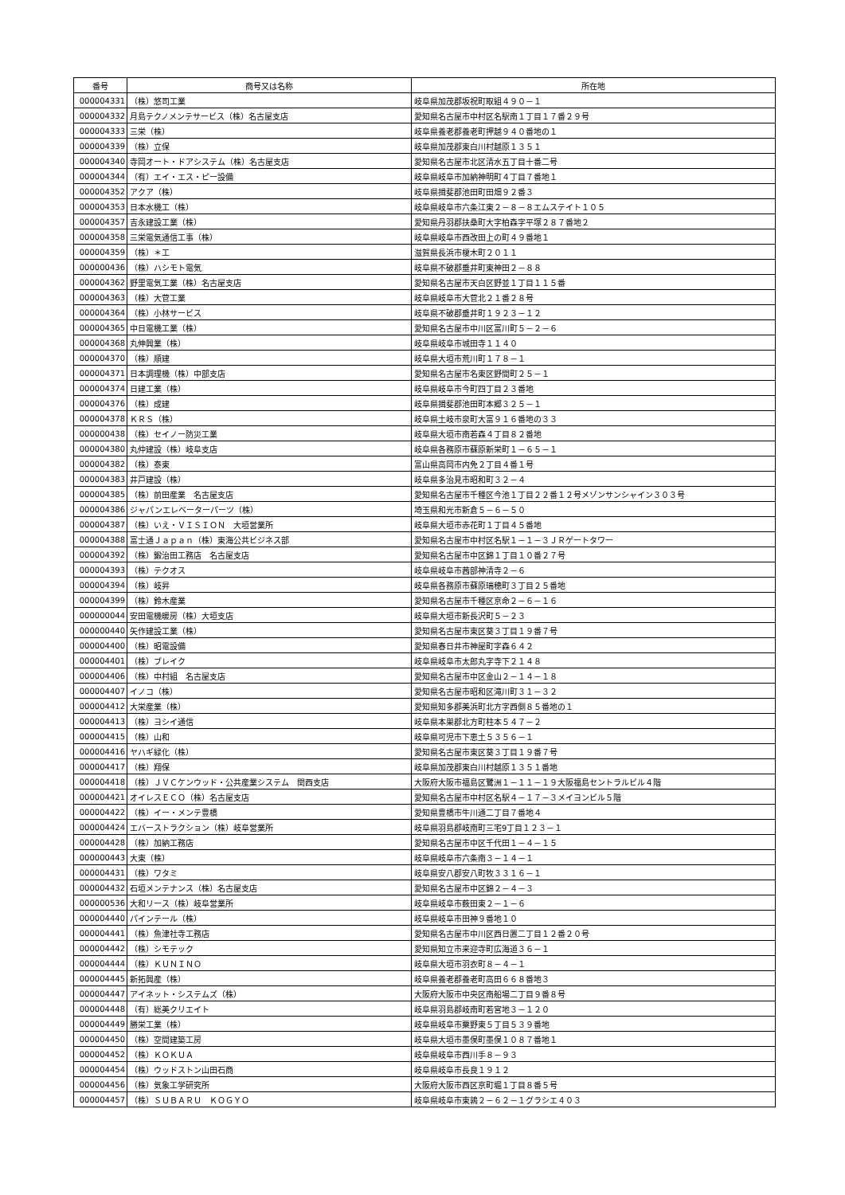| 番号 | 商号又は名称 | 所在地 |
| --- | --- | --- |
| 000004331 | （株）悠司工業 | 岐阜県加茂郡坂祝町取組４９０－１ |
| 000004332 | 月島テクノメンテサービス（株）名古屋支店 | 愛知県名古屋市中村区名駅南１丁目１７番２９号 |
| 000004333 | 三栄（株） | 岐阜県養老郡養老町押越９４０番地の１ |
| 000004339 | （株）立保 | 岐阜県加茂郡東白川村越原１３５１ |
| 000004340 | 寺岡オート・ドアシステム（株）名古屋支店 | 愛知県名古屋市北区清水五丁目十番二号 |
| 000004344 | （有）エイ・エス・ピー設備 | 岐阜県岐阜市加納神明町４丁目７番地１ |
| 000004352 | アクア（株） | 岐阜県揖斐郡池田町田畑９２番３ |
| 000004353 | 日本水機工（株） | 岐阜県岐阜市六条江東２－８－８エムステイト１０５ |
| 000004357 | 吉永建設工業（株） | 愛知県丹羽郡扶桑町大字柏森字平塚２８７番地２ |
| 000004358 | 三栄電気通信工事（株） | 岐阜県岐阜市西改田上の町４９番地１ |
| 000004359 | （株）＊工 | 滋賀県長浜市榎木町２０１１ |
| 000000436 | （株）ハシモト電気 | 岐阜県不破郡垂井町東神田２－８８ |
| 000004362 | 野里電気工業（株）名古屋支店 | 愛知県名古屋市天白区野並１丁目１１５番 |
| 000004363 | （株）大菅工業 | 岐阜県岐阜市大菅北２１番２８号 |
| 000004364 | （株）小林サービス | 岐阜県不破郡垂井町１９２３－１２ |
| 000004365 | 中日電機工業（株） | 愛知県名古屋市中川区富川町５－２－６ |
| 000004368 | 丸伸興業（株） | 岐阜県岐阜市城田寺１１４０ |
| 000004370 | （株）順建 | 岐阜県大垣市荒川町１７８－１ |
| 000004371 | 日本調理機（株）中部支店 | 愛知県名古屋市名東区野間町２５－１ |
| 000004374 | 日建工業（株） | 岐阜県岐阜市今町四丁目２３番地 |
| 000004376 | （株）成建 | 岐阜県揖斐郡池田町本郷３２５－１ |
| 000004378 | ＫＲＳ（株） | 岐阜県土岐市泉町大富９１６番地の３３ |
| 000000438 | （株）セイノー防災工業 | 岐阜県大垣市南若森４丁目８２番地 |
| 000004380 | 丸仲建設（株）岐阜支店 | 岐阜県各務原市蘇原新栄町１－６５－１ |
| 000004382 | （株）泰東 | 富山県高岡市内免２丁目４番１号 |
| 000004383 | 井戸建設（株） | 岐阜県多治見市昭和町３２－４ |
| 000004385 | （株）前田産業 名古屋支店 | 愛知県名古屋市千種区今池１丁目２２番１２号メゾンサンシャイン３０３号 |
| 000004386 | ジャパンエレベーターパーツ（株） | 埼玉県和光市新倉５－６－５０ |
| 000004387 | （株）いえ・ＶＩＳＩＯＮ 大垣営業所 | 岐阜県大垣市赤花町１丁目４５番地 |
| 000004388 | 富士通Ｊａｐａｎ（株）東海公共ビジネス部 | 愛知県名古屋市中村区名駅１－１－３ＪＲゲートタワー |
| 000004392 | （株）鍛治田工務店 名古屋支店 | 愛知県名古屋市中区錦１丁目１０番２７号 |
| 000004393 | （株）テクオス | 岐阜県岐阜市茜部神清寺２－６ |
| 000004394 | （株）岐昇 | 岐阜県各務原市蘇原瑞穂町３丁目２５番地 |
| 000004399 | （株）鈴木産業 | 愛知県名古屋市千種区京命２－６－１６ |
| 000000044 | 安田電機暖房（株）大垣支店 | 岐阜県大垣市新長沢町５－２３ |
| 000000440 | 矢作建設工業（株） | 愛知県名古屋市東区葵３丁目１９番７号 |
| 000004400 | （株）昭電設備 | 愛知県春日井市神屋町字森６４２ |
| 000004401 | （株）ブレイク | 岐阜県岐阜市太郎丸字寺下２１４８ |
| 000004406 | （株）中村組 名古屋支店 | 愛知県名古屋市中区金山２－１４－１８ |
| 000004407 | イノコ（株） | 愛知県名古屋市昭和区滝川町３１－３２ |
| 000004412 | 大栄産業（株） | 愛知県知多郡美浜町北方字西側８５番地の１ |
| 000004413 | （株）ヨシイ通信 | 岐阜県本巣郡北方町柱本５４７－２ |
| 000004415 | （株）山和 | 岐阜県可児市下恵土５３５６－１ |
| 000004416 | ヤハギ緑化（株） | 愛知県名古屋市東区葵３丁目１９番７号 |
| 000004417 | （株）翔保 | 岐阜県加茂郡東白川村越原１３５１番地 |
| 000004418 | （株）ＪＶＣケンウッド・公共産業システム 関西支店 | 大阪府大阪市福島区鷺洲１－１１－１９大阪福島セントラルビル４階 |
| 000004421 | オイレスＥＣＯ（株）名古屋支店 | 愛知県名古屋市中村区名駅４－１７－３メイヨンビル５階 |
| 000004422 | （株）イー・メンテ豊橋 | 愛知県豊橋市牛川通二丁目７番地４ |
| 000004424 | エバーストラクション（株）岐阜営業所 | 岐阜県羽島郡岐南町三宅9丁目１２３－１ |
| 000004428 | （株）加納工務店 | 愛知県名古屋市中区千代田１－４－１５ |
| 000000443 | 大東（株） | 岐阜県岐阜市六条南３－１４－１ |
| 000004431 | （株）ワタミ | 岐阜県安八郡安八町牧３３１６－１ |
| 000004432 | 石垣メンテナンス（株）名古屋支店 | 愛知県名古屋市中区錦２－４－３ |
| 000000536 | 大和リース（株）岐阜営業所 | 岐阜県岐阜市薮田東２－１－６ |
| 000004440 | パインテール（株） | 岐阜県岐阜市田神９番地１０ |
| 000004441 | （株）魚津社寺工務店 | 愛知県名古屋市中川区西日置二丁目１２番２０号 |
| 000004442 | （株）シモテック | 愛知県知立市来迎寺町広海道３６－１ |
| 000004444 | （株）ＫＵＮＩＮＯ | 岐阜県大垣市羽衣町８－４－１ |
| 000004445 | 新拓興産（株） | 岐阜県養老郡養老町高田６６８番地３ |
| 000004447 | アイネット・システムズ（株） | 大阪府大阪市中央区南船場二丁目９番８号 |
| 000004448 | （有）総美クリエイト | 岐阜県羽島郡岐南町若宮地３－１２０ |
| 000004449 | 勝栄工業（株） | 岐阜県岐阜市粟野東５丁目５３９番地 |
| 000004450 | （株）空間建築工房 | 岐阜県大垣市墨俣町墨俣１０８７番地１ |
| 000004452 | （株）ＫＯＫＵＡ | 岐阜県岐阜市西川手８－９３ |
| 000004454 | （株）ウッドストン山田石商 | 岐阜県岐阜市長良１９１２ |
| 000004456 | （株）気象工学研究所 | 大阪府大阪市西区京町堀１丁目８番５号 |
| 000004457 | （株）ＳＵＢＡＲＵ ＫＯＧＹＯ | 岐阜県岐阜市東鶉２－６２－１グラシエ４０３ |